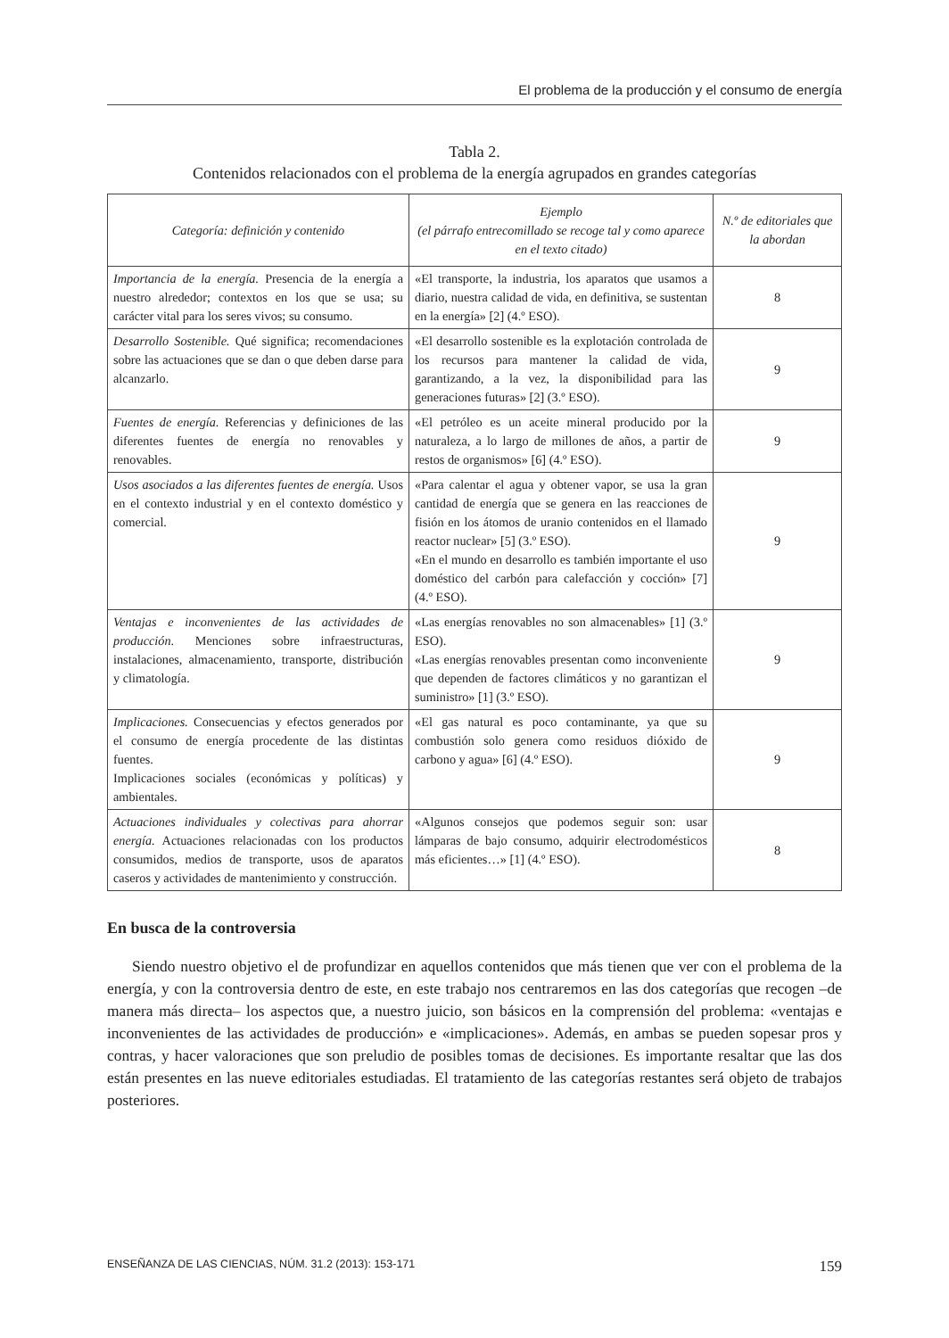El problema de la producción y el consumo de energía
Tabla 2.
Contenidos relacionados con el problema de la energía agrupados en grandes categorías
| Categoría: definición y contenido | Ejemplo (el párrafo entrecomillado se recoge tal y como aparece en el texto citado) | N.º de editoriales que la abordan |
| --- | --- | --- |
| Importancia de la energía. Presencia de la energía a nuestro alrededor; contextos en los que se usa; su carácter vital para los seres vivos; su consumo. | «El transporte, la industria, los aparatos que usamos a diario, nuestra calidad de vida, en definitiva, se sustentan en la energía» [2] (4.º ESO). | 8 |
| Desarrollo Sostenible. Qué significa; recomendaciones sobre las actuaciones que se dan o que deben darse para alcanzarlo. | «El desarrollo sostenible es la explotación controlada de los recursos para mantener la calidad de vida, garantizando, a la vez, la disponibilidad para las generaciones futuras» [2] (3.º ESO). | 9 |
| Fuentes de energía. Referencias y definiciones de las diferentes fuentes de energía no renovables y renovables. | «El petróleo es un aceite mineral producido por la naturaleza, a lo largo de millones de años, a partir de restos de organismos» [6] (4.º ESO). | 9 |
| Usos asociados a las diferentes fuentes de energía. Usos en el contexto industrial y en el contexto doméstico y comercial. | «Para calentar el agua y obtener vapor, se usa la gran cantidad de energía que se genera en las reacciones de fisión en los átomos de uranio contenidos en el llamado reactor nuclear» [5] (3.º ESO). «En el mundo en desarrollo es también importante el uso doméstico del carbón para calefacción y cocción» [7] (4.º ESO). | 9 |
| Ventajas e inconvenientes de las actividades de producción . Menciones sobre infraestructuras, instalaciones, almacenamiento, transporte, distribución y climatología. | «Las energías renovables no son almacenables» [1] (3.º ESO). «Las energías renovables presentan como inconveniente que dependen de factores climáticos y no garantizan el suministro» [1] (3.º ESO). | 9 |
| Implicaciones. Consecuencias y efectos generados por el consumo de energía procedente de las distintas fuentes. Implicaciones sociales (económicas y políticas) y ambientales. | «El gas natural es poco contaminante, ya que su combustión solo genera como residuos dióxido de carbono y agua» [6] (4.º ESO). | 9 |
| Actuaciones individuales y colectivas para ahorrar energía. Actuaciones relacionadas con los productos consumidos, medios de transporte, usos de aparatos caseros y actividades de mantenimiento y construcción. | «Algunos consejos que podemos seguir son: usar lámparas de bajo consumo, adquirir electrodomésticos más eficientes…» [1] (4.º ESO). | 8 |
En busca de la controversia
Siendo nuestro objetivo el de profundizar en aquellos contenidos que más tienen que ver con el problema de la energía, y con la controversia dentro de este, en este trabajo nos centraremos en las dos categorías que recogen –de manera más directa– los aspectos que, a nuestro juicio, son básicos en la comprensión del problema: «ventajas e inconvenientes de las actividades de producción» e «implicaciones». Además, en ambas se pueden sopesar pros y contras, y hacer valoraciones que son preludio de posibles tomas de decisiones. Es importante resaltar que las dos están presentes en las nueve editoriales estudiadas. El tratamiento de las categorías restantes será objeto de trabajos posteriores.
ENSEÑANZA DE LAS CIENCIAS, NÚM. 31.2 (2013): 153-171 159